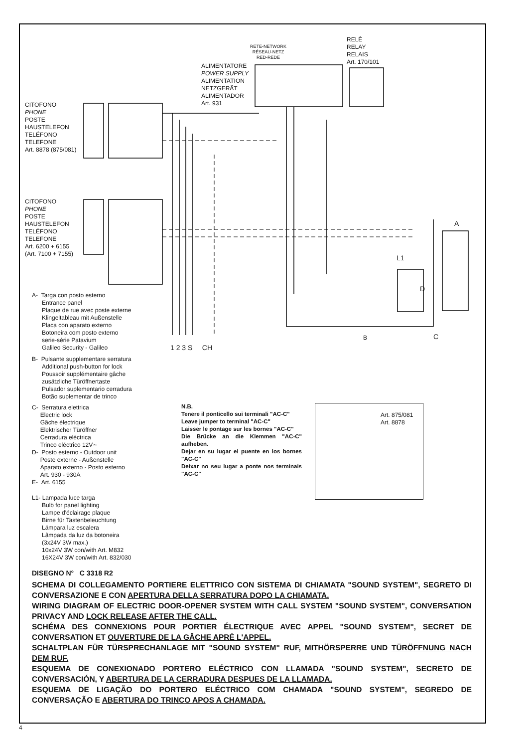RETE-NETWORK
RÉSEAU-NETZ
RED-REDE
RELÈ
RELAY
RELAIS
Art. 170/101
ALIMENTATORE
POWER SUPPLY
ALIMENTATION
NETZGERÄT
ALIMENTADOR
Art. 931
CITOFONO
PHONE
POSTE
HAUSTELEFON
TELÉFONO
TELEFONE
Art. 8878 (875/081)
CITOFONO
PHONE
POSTE
HAUSTELEFON
TELÉFONO
TELEFONE
Art. 6200 + 6155
(Art. 7100 + 7155)
A
L1
D
B C
1 2 3 S CH
A- Targa con posto esterno
Entrance panel
Plaque de rue avec poste externe
Klingeltableau mit Außenstelle
Placa con aparato externo
Botoneira com posto externo
serie-série Patavium
Galileo Security - Galileo
B- Pulsante supplementare serratura
Additional push-button for lock
Poussoir supplémentaire gâche
zusätzliche Türöffnertaste
Pulsador suplementario cerradura
Botão suplementar de trinco
C- Serratura elettrica
Electric lock
Gâche électrique
Elektrischer Türöffner
Cerradura eléctrica
Trinco eléctrico 12V∼
D- Posto esterno - Outdoor unit
Poste externe - Außenstelle
Aparato externo - Posto esterno
Art. 930 - 930A
E- Art. 6155
L1- Lampada luce targa
Bulb for panel lighting
Lampe d'éclairage plaque
Birne für Tastenbeleuchtung
Lámpara luz escalera
Lâmpada da luz da botoneira
(3x24V 3W max.)
10x24V 3W con/with Art. M832
16X24V 3W con/with Art. 832/030
N.B.
Tenere il ponticello sui terminali "AC-C"
Leave jumper to terminal "AC-C"
Laisser le pontage sur les bornes "AC-C"
Die Brücke an die Klemmen "AC-C" aufheben.
Dejar en su lugar el puente en los bornes "AC-C"
Deixar no seu lugar a ponte nos terminais "AC-C"
Art. 875/081
Art. 8878
DISEGNO N° C 3318 R2
SCHEMA DI COLLEGAMENTO PORTIERE ELETTRICO CON SISTEMA DI CHIAMATA "SOUND SYSTEM", SEGRETO DI CONVERSAZIONE E CON APERTURA DELLA SERRATURA DOPO LA CHIAMATA.
WIRING DIAGRAM OF ELECTRIC DOOR-OPENER SYSTEM WITH CALL SYSTEM "SOUND SYSTEM", CONVERSATION PRIVACY AND LOCK RELEASE AFTER THE CALL.
SCHÉMA DES CONNEXIONS POUR PORTIER ÉLECTRIQUE AVEC APPEL "SOUND SYSTEM", SECRET DE CONVERSATION ET OUVERTURE DE LA GÂCHE APRÈ L'APPEL.
SCHALTPLAN FÜR TÜRSPRECHANLAGE MIT "SOUND SYSTEM" RUF, MITHÖRSPERRE UND TÜRÖFFNUNG NACH DEM RUF.
ESQUEMA DE CONEXIONADO PORTERO ELÉCTRICO CON LLAMADA "SOUND SYSTEM", SECRETO DE CONVERSACIÓN, Y ABERTURA DE LA CERRADURA DESPUES DE LA LLAMADA.
ESQUEMA DE LIGAÇÃO DO PORTERO ELÉCTRICO COM CHAMADA "SOUND SYSTEM", SEGREDO DE CONVERSAÇÃO E ABERTURA DO TRINCO APOS A CHAMADA.
4